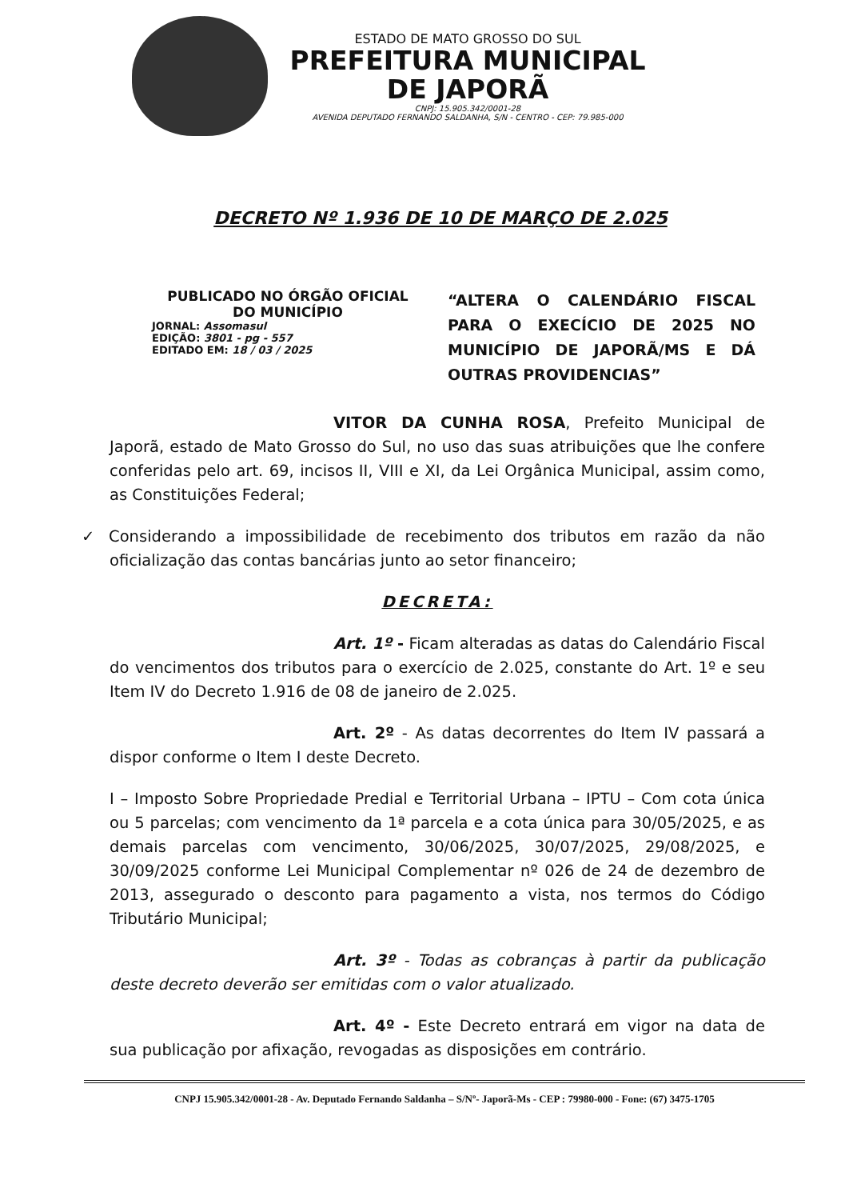ESTADO DE MATO GROSSO DO SUL
PREFEITURA MUNICIPAL
DE JAPORÃ
CNPJ: 15.905.342/0001-28
AVENIDA DEPUTADO FERNANDO SALDANHA, S/N - CENTRO - CEP: 79.985-000
DECRETO Nº 1.936 DE 10 DE MARÇO DE 2.025
PUBLICADO NO ÓRGÃO OFICIAL
DO MUNICÍPIO
JORNAL: Assomasul
EDIÇÃO: 3801 - pg - 557
EDITADO EM: 18 / 03 / 2025
“ALTERA O CALENDÁRIO FISCAL PARA O EXECÍCIO DE 2025 NO MUNICÍPIO DE JAPORÃ/MS E DÁ OUTRAS PROVIDENCIAS”
VITOR DA CUNHA ROSA, Prefeito Municipal de Japorã, estado de Mato Grosso do Sul, no uso das suas atribuições que lhe confere conferidas pelo art. 69, incisos II, VIII e XI, da Lei Orgânica Municipal, assim como, as Constituições Federal;
✓ Considerando a impossibilidade de recebimento dos tributos em razão da não oficialização das contas bancárias junto ao setor financeiro;
DECRETA:
Art. 1º - Ficam alteradas as datas do Calendário Fiscal do vencimentos dos tributos para o exercício de 2.025, constante do Art. 1º e seu Item IV do Decreto 1.916 de 08 de janeiro de 2.025.
Art. 2º - As datas decorrentes do Item IV passará a dispor conforme o Item I deste Decreto.
I – Imposto Sobre Propriedade Predial e Territorial Urbana – IPTU – Com cota única ou 5 parcelas; com vencimento da 1ª parcela e a cota única para 30/05/2025, e as demais parcelas com vencimento, 30/06/2025, 30/07/2025, 29/08/2025, e 30/09/2025 conforme Lei Municipal Complementar nº 026 de 24 de dezembro de 2013, assegurado o desconto para pagamento a vista, nos termos do Código Tributário Municipal;
Art. 3º - Todas as cobranças à partir da publicação deste decreto deverão ser emitidas com o valor atualizado.
Art. 4º - Este Decreto entrará em vigor na data de sua publicação por afixação, revogadas as disposições em contrário.
CNPJ 15.905.342/0001-28 - Av. Deputado Fernando Saldanha – S/Nº- Japorã-Ms - CEP : 79980-000 - Fone: (67) 3475-1705